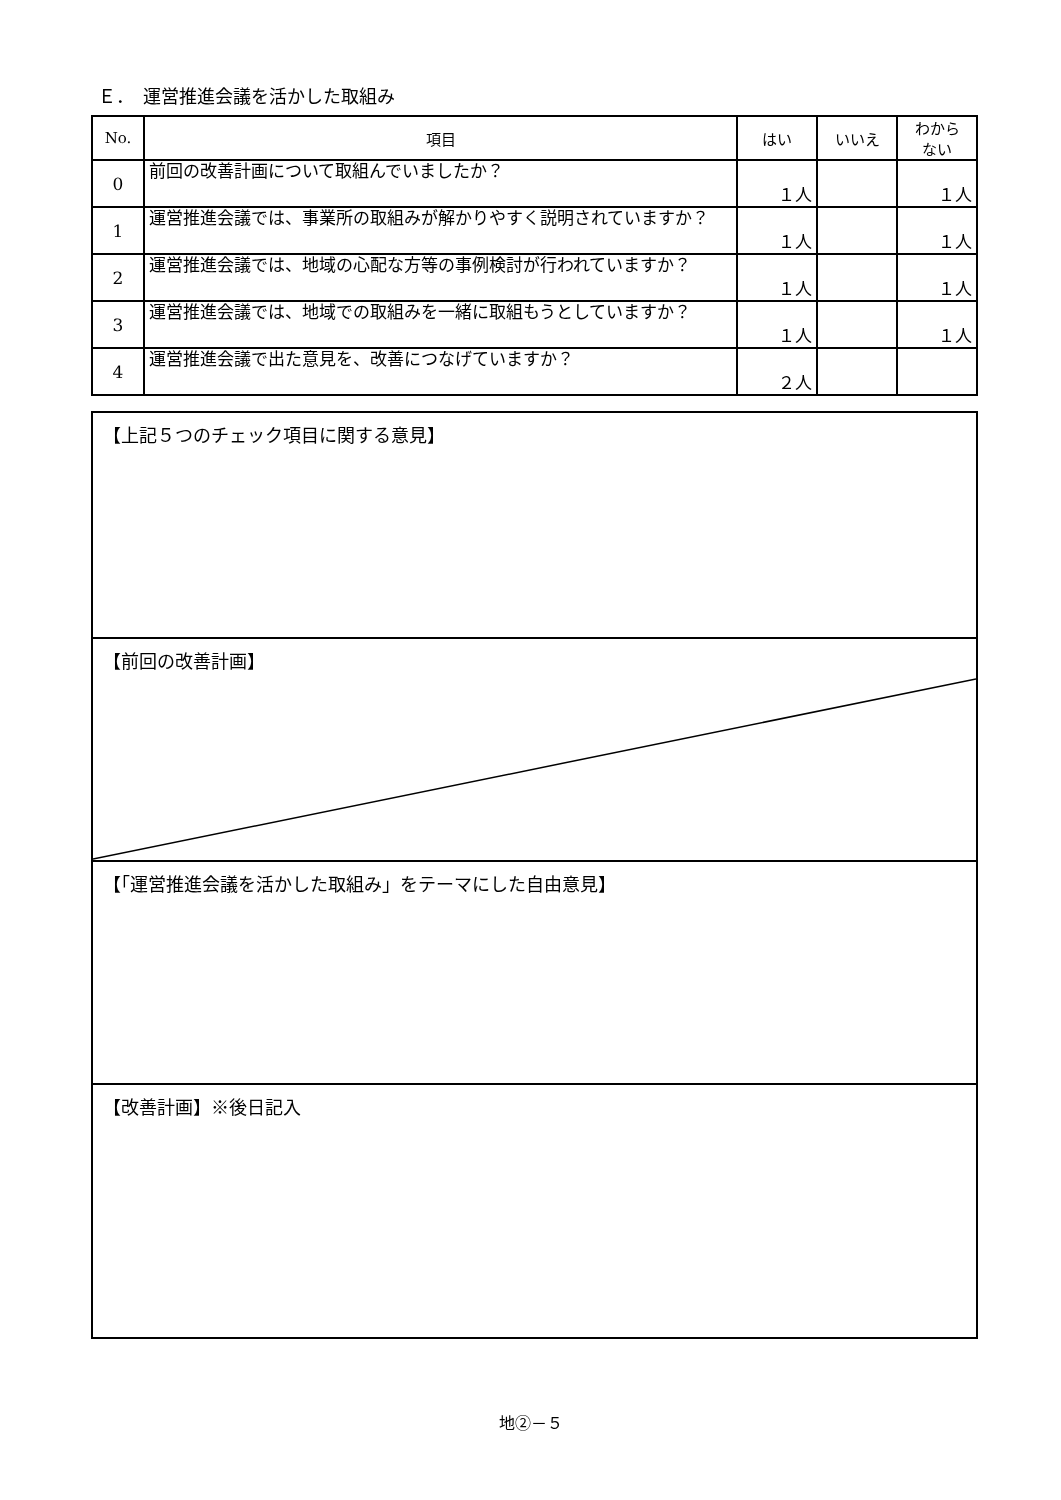Ｅ．　運営推進会議を活かした取組み
| No. | 項目 | はい | いいえ | わから ない |
| --- | --- | --- | --- | --- |
| 0 | 前回の改善計画について取組んでいましたか？ | １人 | | １人 |
| 1 | 運営推進会議では、事業所の取組みが解かりやすく説明されていますか？ | １人 | | １人 |
| 2 | 運営推進会議では、地域の心配な方等の事例検討が行われていますか？ | １人 | | １人 |
| 3 | 運営推進会議では、地域での取組みを一緒に取組もうとしていますか？ | １人 | | １人 |
| 4 | 運営推進会議で出た意見を、改善につなげていますか？ | ２人 | | |
【上記５つのチェック項目に関する意見】
【前回の改善計画】
【「運営推進会議を活かした取組み」をテーマにした自由意見】
【改善計画】※後日記入
地②－５